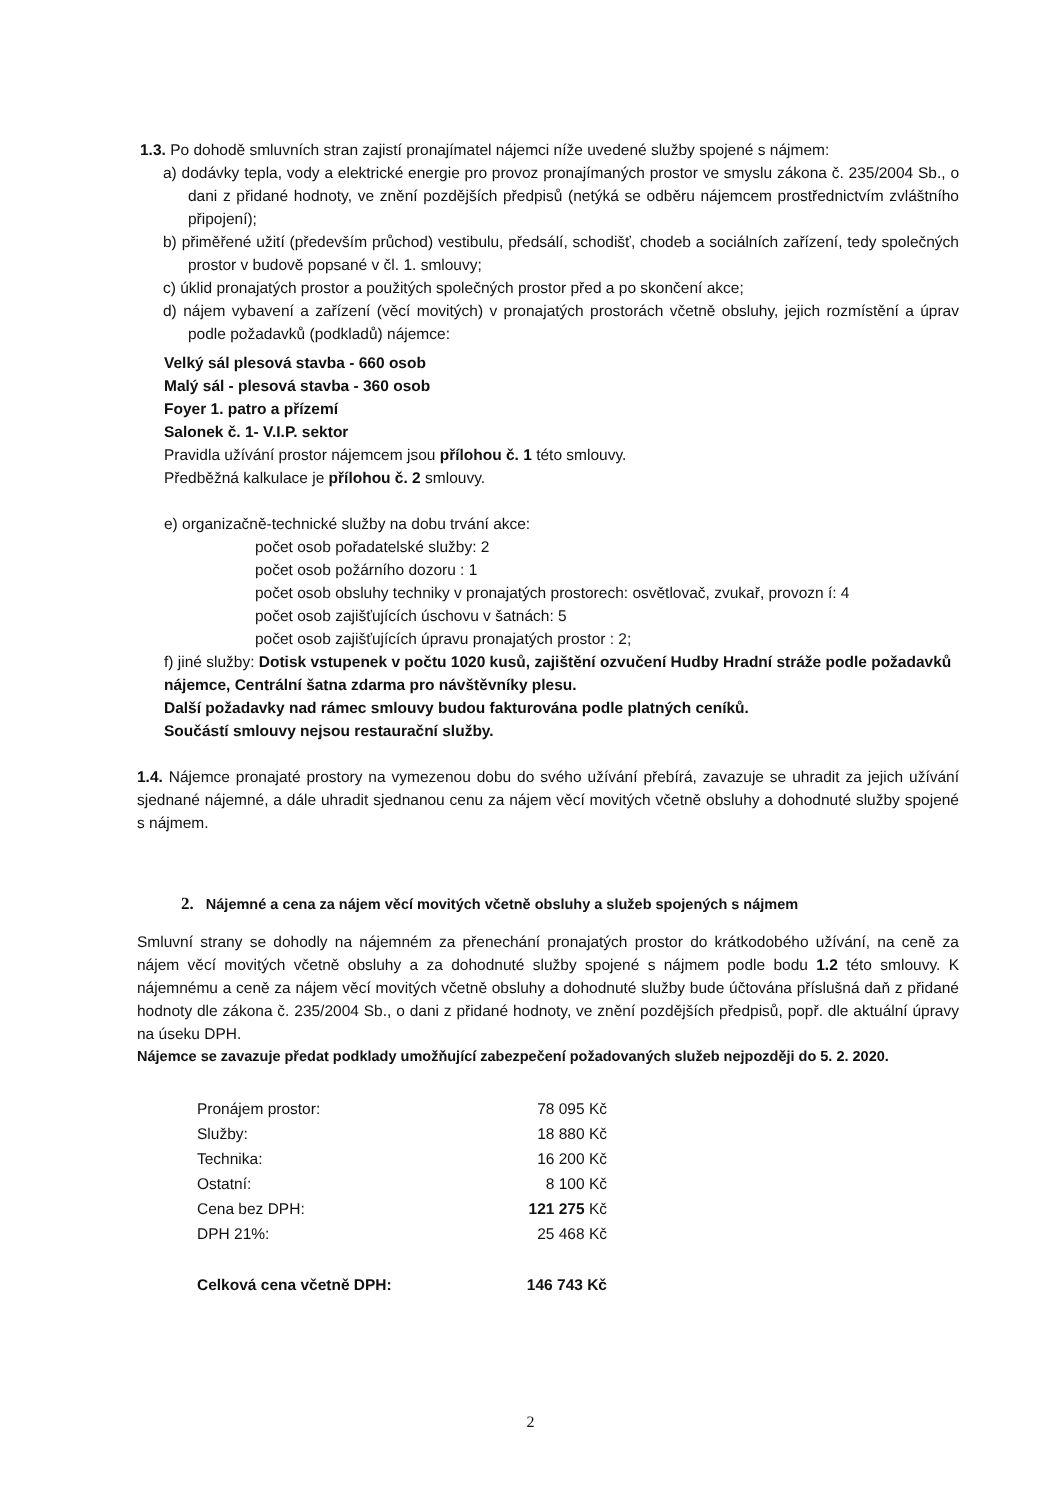1.3. Po dohodě smluvních stran zajistí pronajímatel nájemci níže uvedené služby spojené s nájmem:
a) dodávky tepla, vody a elektrické energie pro provoz pronajímaných prostor ve smyslu zákona č. 235/2004 Sb., o dani z přidané hodnoty, ve znění pozdějších předpisů (netýká se odběru nájemcem prostřednictvím zvláštního připojení);
b) přiměřené užití (především průchod) vestibulu, předsálí, schodišť, chodeb a sociálních zařízení, tedy společných prostor v budově popsané v čl. 1. smlouvy;
c) úklid pronajatých prostor a použitých společných prostor před a po skončení akce;
d) nájem vybavení a zařízení (věcí movitých) v pronajatých prostorách včetně obsluhy, jejich rozmístění a úprav podle požadavků (podkladů) nájemce:
Velký sál plesová stavba - 660 osob
Malý sál - plesová stavba - 360 osob
Foyer 1. patro a přízemí
Salonek č. 1- V.I.P. sektor
Pravidla užívání prostor nájemcem jsou přílohou č. 1 této smlouvy.
Předběžná kalkulace je přílohou č. 2 smlouvy.
e) organizačně-technické služby na dobu trvání akce:
počet osob pořadatelské služby: 2
počet osob požárního dozoru : 1
počet osob obsluhy techniky v pronajatých prostorech: osvětlovač, zvukař, provozn í: 4
počet osob zajišťujících úschovu v šatnách: 5
počet osob zajišťujících úpravu pronajatých prostor : 2;
f) jiné služby: Dotisk vstupenek v počtu 1020 kusů, zajištění ozvučení Hudby Hradní stráže podle požadavků nájemce, Centrální šatna zdarma pro návštěvníky plesu.
Další požadavky nad rámec smlouvy budou fakturována podle platných ceníků.
Součástí smlouvy nejsou restaurační služby.
1.4. Nájemce pronajaté prostory na vymezenou dobu do svého užívání přebírá, zavazuje se uhradit za jejich užívání sjednané nájemné, a dále uhradit sjednanou cenu za nájem věcí movitých včetně obsluhy a dohodnuté služby spojené s nájmem.
2. Nájemné a cena za nájem věcí movitých včetně obsluhy a služeb spojených s nájmem
Smluvní strany se dohodly na nájemném za přenechání pronajatých prostor do krátkodobého užívání, na ceně za nájem věcí movitých včetně obsluhy a za dohodnuté služby spojené s nájmem podle bodu 1.2 této smlouvy. K nájemnému a ceně za nájem věcí movitých včetně obsluhy a dohodnuté služby bude účtována příslušná daň z přidané hodnoty dle zákona č. 235/2004 Sb., o dani z přidané hodnoty, ve znění pozdějších předpisů, popř. dle aktuální úpravy na úseku DPH.
Nájemce se zavazuje předat podklady umožňující zabezpečení požadovaných služeb nejpozději do 5. 2. 2020.
| Pronájem prostor: | 78 095 Kč |
| Služby: | 18 880 Kč |
| Technika: | 16 200 Kč |
| Ostatní: | 8 100 Kč |
| Cena bez DPH: | 121 275 Kč |
| DPH 21%: | 25 468 Kč |
| Celková cena včetně DPH: | 146 743 Kč |
2